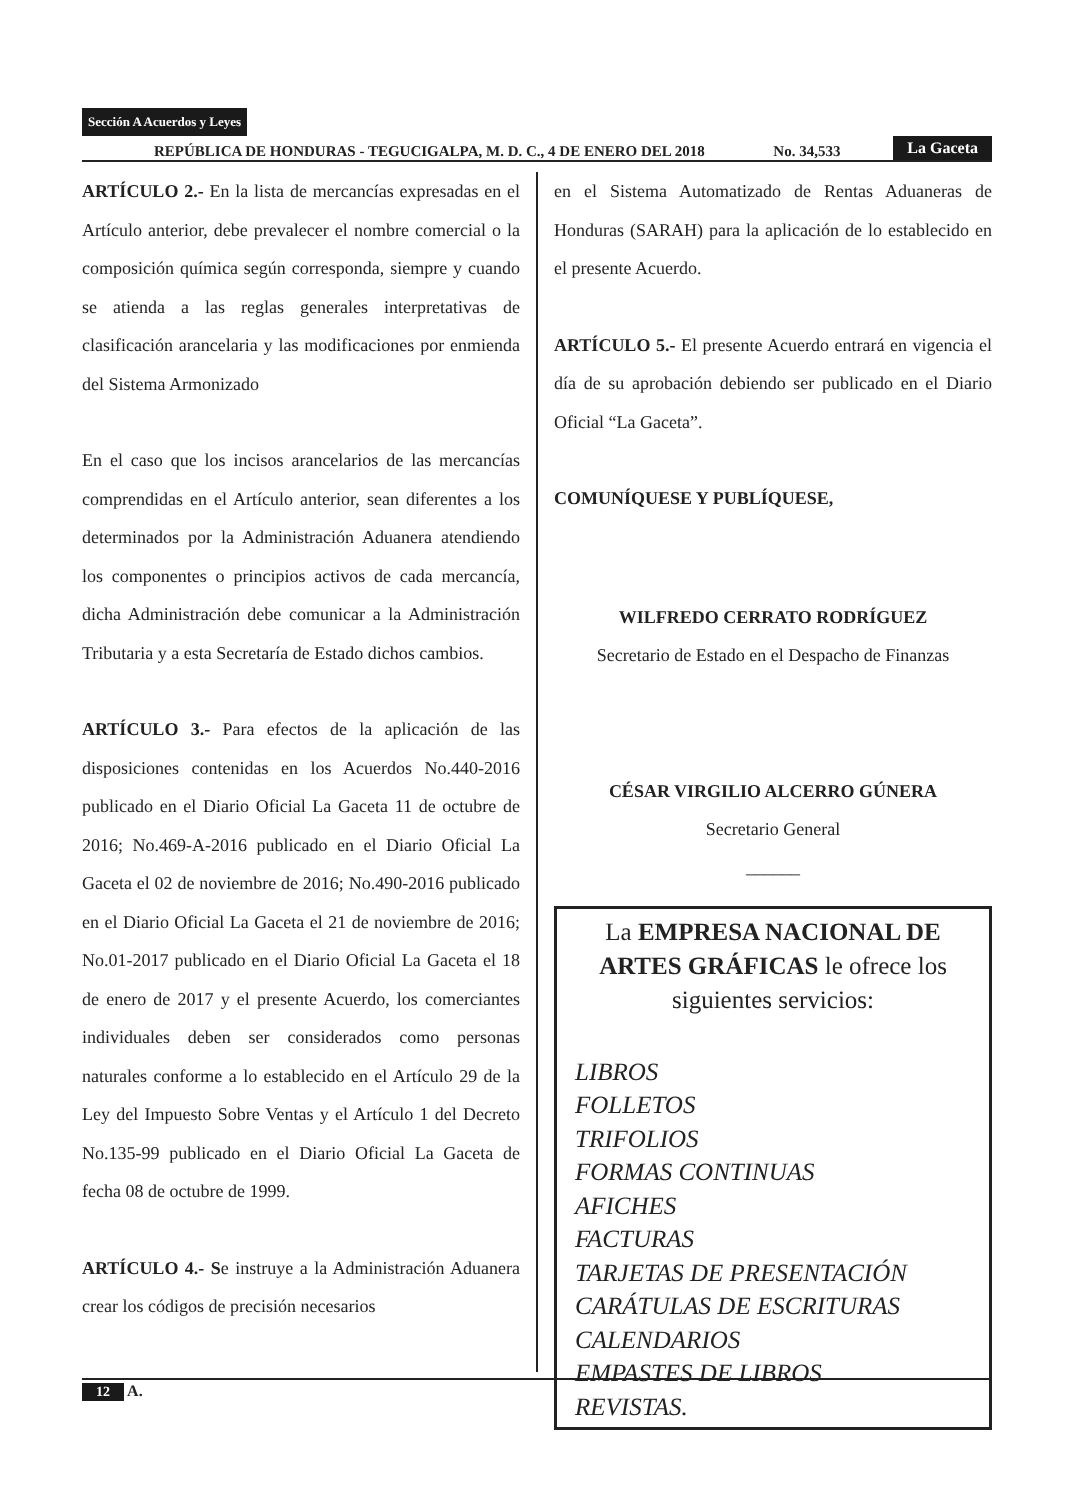Sección A Acuerdos y Leyes
REPÚBLICA DE HONDURAS - TEGUCIGALPA, M. D. C., 4 DE ENERO DEL 2018 No. 34,533 La Gaceta
ARTÍCULO 2.- En la lista de mercancías expresadas en el Artículo anterior, debe prevalecer el nombre comercial o la composición química según corresponda, siempre y cuando se atienda a las reglas generales interpretativas de clasificación arancelaria y las modificaciones por enmienda del Sistema Armonizado
En el caso que los incisos arancelarios de las mercancías comprendidas en el Artículo anterior, sean diferentes a los determinados por la Administración Aduanera atendiendo los componentes o principios activos de cada mercancía, dicha Administración debe comunicar a la Administración Tributaria y a esta Secretaría de Estado dichos cambios.
ARTÍCULO 3.- Para efectos de la aplicación de las disposiciones contenidas en los Acuerdos No.440-2016 publicado en el Diario Oficial La Gaceta 11 de octubre de 2016; No.469-A-2016 publicado en el Diario Oficial La Gaceta el 02 de noviembre de 2016; No.490-2016 publicado en el Diario Oficial La Gaceta el 21 de noviembre de 2016; No.01-2017 publicado en el Diario Oficial La Gaceta el 18 de enero de 2017 y el presente Acuerdo, los comerciantes individuales deben ser considerados como personas naturales conforme a lo establecido en el Artículo 29 de la Ley del Impuesto Sobre Ventas y el Artículo 1 del Decreto No.135-99 publicado en el Diario Oficial La Gaceta de fecha 08 de octubre de 1999.
ARTÍCULO 4.- Se instruye a la Administración Aduanera crear los códigos de precisión necesarios
en el Sistema Automatizado de Rentas Aduaneras de Honduras (SARAH) para la aplicación de lo establecido en el presente Acuerdo.
ARTÍCULO 5.- El presente Acuerdo entrará en vigencia el día de su aprobación debiendo ser publicado en el Diario Oficial “La Gaceta”.
COMUNÍQUESE Y PUBLÍQUESE,
WILFREDO CERRATO RODRÍGUEZ
Secretario de Estado en el Despacho de Finanzas
CÉSAR VIRGILIO ALCERRO GÚNERA
Secretario General
______
La EMPRESA NACIONAL DE ARTES GRÁFICAS le ofrece los siguientes servicios:
LIBROS
FOLLETOS
TRIFOLIOS
FORMAS CONTINUAS
AFICHES
FACTURAS
TARJETAS DE PRESENTACIÓN
CARÁTULAS DE ESCRITURAS
CALENDARIOS
EMPASTES DE LIBROS
REVISTAS.
12 A.